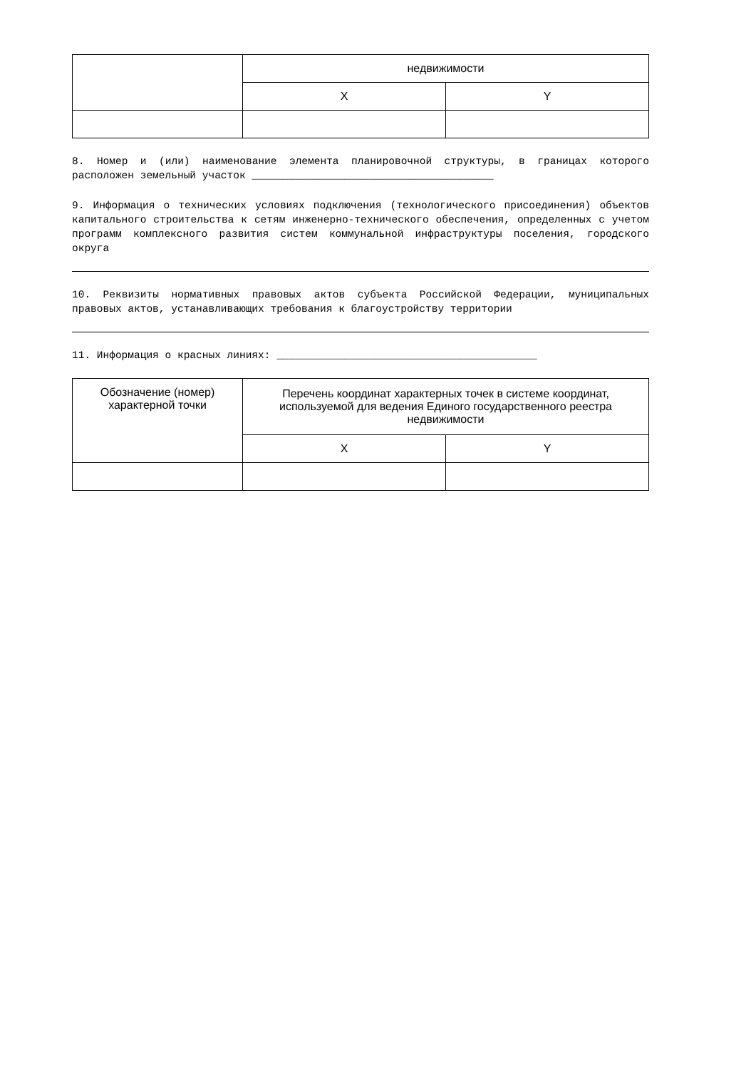| | недвижимости | |
| | X | Y |
8. Номер и (или) наименование элемента планировочной структуры, в границах которого расположен земельный участок _______________________________________
9. Информация о технических условиях подключения (технологического присоединения) объектов капитального строительства к сетям инженерно-технического обеспечения, определенных с учетом программ комплексного развития систем коммунальной инфраструктуры поселения, городского округа
10. Реквизиты нормативных правовых актов субъекта Российской Федерации, муниципальных правовых актов, устанавливающих требования к благоустройству территории
11. Информация о красных линиях: __________________________________________
| Обозначение (номер) характерной точки | Перечень координат характерных точек в системе координат, используемой для ведения Единого государственного реестра недвижимости | |
| --- | --- | --- |
| | X | Y |